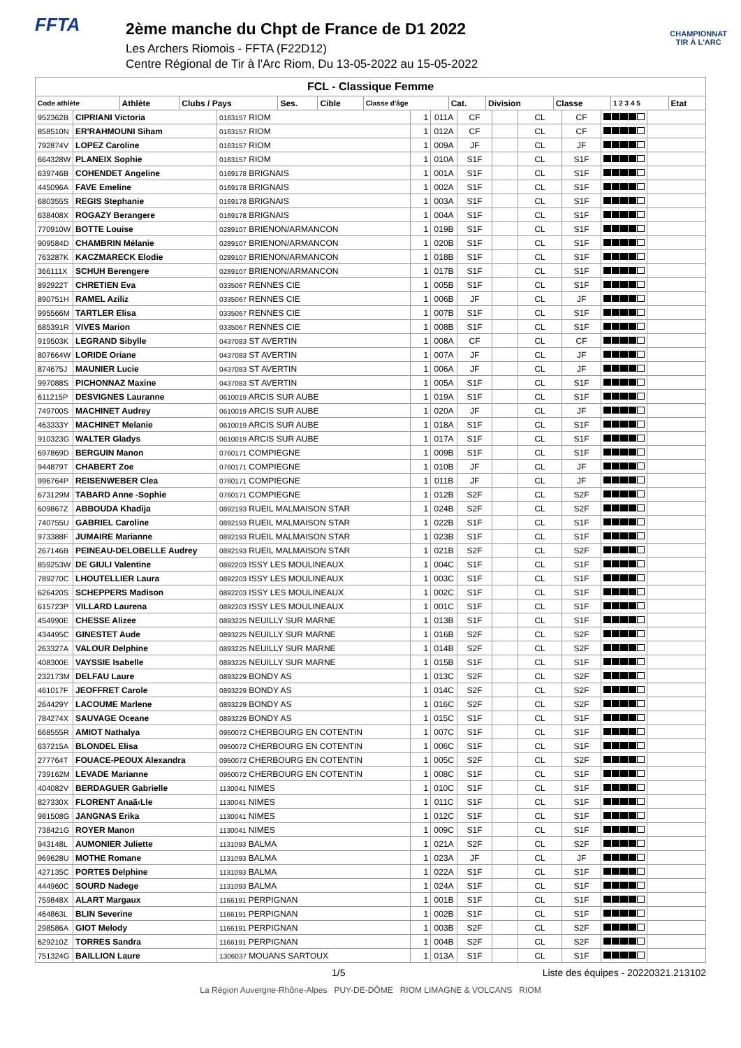FFTA
2ème manche du Chpt de France de D1 2022
Les Archers Riomois - FFTA (F22D12)
Centre Régional de Tir à l'Arc Riom, Du 13-05-2022 au 15-05-2022
CHAMPIONNAT
TIR À L'ARC
| FCL - Classique Femme | | | | | | | | | | |
| Code athlète | Athlète | Clubs / Pays | Ses. | Cible | Classe d'âge | Cat. | Division | Classe | 1 2 3 4 5 | Etat |
| 952362B | CIPRIANI Victoria | 0163157 RIOM | 1 | 011A | CF | | CL | CF | | |
| 858510N | ER'RAHMOUNI Siham | 0163157 RIOM | 1 | 012A | CF | | CL | CF | | |
| 792874V | LOPEZ Caroline | 0163157 RIOM | 1 | 009A | JF | | CL | JF | | |
| 664328W | PLANEIX Sophie | 0163157 RIOM | 1 | 010A | S1F | | CL | S1F | | |
| 639746B | COHENDET Angeline | 0169178 BRIGNAIS | 1 | 001A | S1F | | CL | S1F | | |
| 445096A | FAVE Emeline | 0169178 BRIGNAIS | 1 | 002A | S1F | | CL | S1F | | |
| 680355S | REGIS Stephanie | 0169178 BRIGNAIS | 1 | 003A | S1F | | CL | S1F | | |
| 638408X | ROGAZY Berangere | 0169178 BRIGNAIS | 1 | 004A | S1F | | CL | S1F | | |
| 770910W | BOTTE Louise | 0289107 BRIENON/ARMANCON | 1 | 019B | S1F | | CL | S1F | | |
| 909584D | CHAMBRIN Mélanie | 0289107 BRIENON/ARMANCON | 1 | 020B | S1F | | CL | S1F | | |
| 763287K | KACZMARECK Elodie | 0289107 BRIENON/ARMANCON | 1 | 018B | S1F | | CL | S1F | | |
| 366111X | SCHUH Berengere | 0289107 BRIENON/ARMANCON | 1 | 017B | S1F | | CL | S1F | | |
| 892922T | CHRETIEN Eva | 0335067 RENNES CIE | 1 | 005B | S1F | | CL | S1F | | |
| 890751H | RAMEL Aziliz | 0335067 RENNES CIE | 1 | 006B | JF | | CL | JF | | |
| 995566M | TARTLER Elisa | 0335067 RENNES CIE | 1 | 007B | S1F | | CL | S1F | | |
| 685391R | VIVES Marion | 0335067 RENNES CIE | 1 | 008B | S1F | | CL | S1F | | |
| 919503K | LEGRAND Sibylle | 0437083 ST AVERTIN | 1 | 008A | CF | | CL | CF | | |
| 807664W | LORIDE Oriane | 0437083 ST AVERTIN | 1 | 007A | JF | | CL | JF | | |
| 874675J | MAUNIER Lucie | 0437083 ST AVERTIN | 1 | 006A | JF | | CL | JF | | |
| 997088S | PICHONNAZ Maxine | 0437083 ST AVERTIN | 1 | 005A | S1F | | CL | S1F | | |
| 611215P | DESVIGNES Lauranne | 0610019 ARCIS SUR AUBE | 1 | 019A | S1F | | CL | S1F | | |
| 749700S | MACHINET Audrey | 0610019 ARCIS SUR AUBE | 1 | 020A | JF | | CL | JF | | |
| 463333Y | MACHINET Melanie | 0610019 ARCIS SUR AUBE | 1 | 018A | S1F | | CL | S1F | | |
| 910323G | WALTER Gladys | 0610019 ARCIS SUR AUBE | 1 | 017A | S1F | | CL | S1F | | |
| 697869D | BERGUIN Manon | 0760171 COMPIEGNE | 1 | 009B | S1F | | CL | S1F | | |
| 944879T | CHABERT Zoe | 0760171 COMPIEGNE | 1 | 010B | JF | | CL | JF | | |
| 996764P | REISENWEBER Clea | 0760171 COMPIEGNE | 1 | 011B | JF | | CL | JF | | |
| 673129M | TABARD Anne -Sophie | 0760171 COMPIEGNE | 1 | 012B | S2F | | CL | S2F | | |
| 609867Z | ABBOUDA Khadija | 0892193 RUEIL MALMAISON STAR | 1 | 024B | S2F | | CL | S2F | | |
| 740755U | GABRIEL Caroline | 0892193 RUEIL MALMAISON STAR | 1 | 022B | S1F | | CL | S1F | | |
| 973388F | JUMAIRE Marianne | 0892193 RUEIL MALMAISON STAR | 1 | 023B | S1F | | CL | S1F | | |
| 267146B | PEINEAU-DELOBELLE Audrey | 0892193 RUEIL MALMAISON STAR | 1 | 021B | S2F | | CL | S2F | | |
| 859253W | DE GIULI Valentine | 0892203 ISSY LES MOULINEAUX | 1 | 004C | S1F | | CL | S1F | | |
| 789270C | LHOUTELLIER Laura | 0892203 ISSY LES MOULINEAUX | 1 | 003C | S1F | | CL | S1F | | |
| 626420S | SCHEPPERS Madison | 0892203 ISSY LES MOULINEAUX | 1 | 002C | S1F | | CL | S1F | | |
| 615723P | VILLARD Laurena | 0892203 ISSY LES MOULINEAUX | 1 | 001C | S1F | | CL | S1F | | |
| 454990E | CHESSE Alizee | 0893225 NEUILLY SUR MARNE | 1 | 013B | S1F | | CL | S1F | | |
| 434495C | GINESTET Aude | 0893225 NEUILLY SUR MARNE | 1 | 016B | S2F | | CL | S2F | | |
| 263327A | VALOUR Delphine | 0893225 NEUILLY SUR MARNE | 1 | 014B | S2F | | CL | S2F | | |
| 408300E | VAYSSIE Isabelle | 0893225 NEUILLY SUR MARNE | 1 | 015B | S1F | | CL | S1F | | |
| 232173M | DELFAU Laure | 0893229 BONDY AS | 1 | 013C | S2F | | CL | S2F | | |
| 461017F | JEOFFRET Carole | 0893229 BONDY AS | 1 | 014C | S2F | | CL | S2F | | |
| 264429Y | LACOUME Marlene | 0893229 BONDY AS | 1 | 016C | S2F | | CL | S2F | | |
| 784274X | SAUVAGE Oceane | 0893229 BONDY AS | 1 | 015C | S1F | | CL | S1F | | |
| 668555R | AMIOT Nathalya | 0950072 CHERBOURG EN COTENTIN | 1 | 007C | S1F | | CL | S1F | | |
| 637215A | BLONDEL Elisa | 0950072 CHERBOURG EN COTENTIN | 1 | 006C | S1F | | CL | S1F | | |
| 277764T | FOUACE-PEOUX Alexandra | 0950072 CHERBOURG EN COTENTIN | 1 | 005C | S2F | | CL | S2F | | |
| 739162M | LEVADE Marianne | 0950072 CHERBOURG EN COTENTIN | 1 | 008C | S1F | | CL | S1F | | |
| 404082V | BERDAGUER Gabrielle | 1130041 NIMES | 1 | 010C | S1F | | CL | S1F | | |
| 827330X | FLORENT Anaã‹Lle | 1130041 NIMES | 1 | 011C | S1F | | CL | S1F | | |
| 981508G | JANGNAS Erika | 1130041 NIMES | 1 | 012C | S1F | | CL | S1F | | |
| 738421G | ROYER Manon | 1130041 NIMES | 1 | 009C | S1F | | CL | S1F | | |
| 943148L | AUMONIER Juliette | 1131093 BALMA | 1 | 021A | S2F | | CL | S2F | | |
| 969628U | MOTHE Romane | 1131093 BALMA | 1 | 023A | JF | | CL | JF | | |
| 427135C | PORTES Delphine | 1131093 BALMA | 1 | 022A | S1F | | CL | S1F | | |
| 444960C | SOURD Nadege | 1131093 BALMA | 1 | 024A | S1F | | CL | S1F | | |
| 759848X | ALART Margaux | 1166191 PERPIGNAN | 1 | 001B | S1F | | CL | S1F | | |
| 464863L | BLIN Severine | 1166191 PERPIGNAN | 1 | 002B | S1F | | CL | S1F | | |
| 298586A | GIOT Melody | 1166191 PERPIGNAN | 1 | 003B | S2F | | CL | S2F | | |
| 629210Z | TORRES Sandra | 1166191 PERPIGNAN | 1 | 004B | S2F | | CL | S2F | | |
| 751324G | BAILLION Laure | 1306037 MOUANS SARTOUX | 1 | 013A | S1F | | CL | S1F | | |
1/5 Liste des équipes - 20220321.213102
La Région Auvergne-Rhône-Alpes PUY-DE-DÔME RIOM LIMAGNE & VOLCANS RIOM